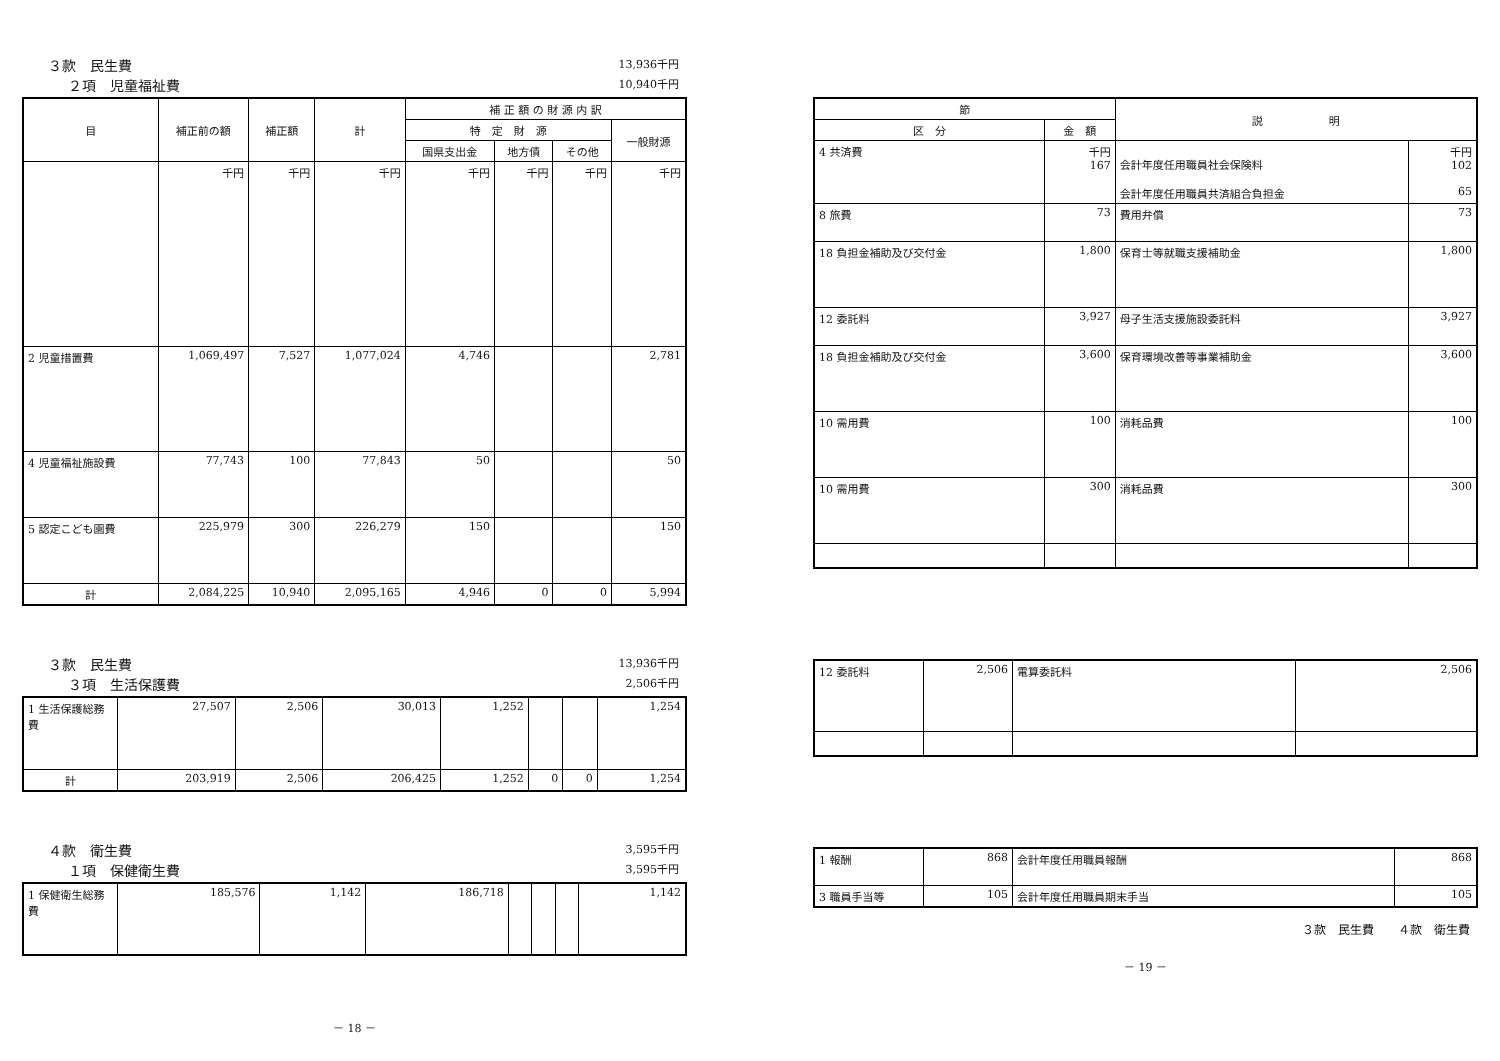３款　民生費 13,936千円
２項　児童福祉費 10,940千円
| 目 | 補正前の額 | 補正額 | 計 | 補 正 額 の 財 源 内 訳 | | | |
| --- | --- | --- | --- | --- | --- | --- | --- |
| | | | | 特 定 財 源 | | | 一般財源 |
| | | | | 国県支出金 | 地方債 | その他 | |
| | 千円 | 千円 | 千円 | 千円 | 千円 | 千円 | 千円 |
| 2 児童措置費 | 1,069,497 | 7,527 | 1,077,024 | 4,746 | | | 2,781 |
| 4 児童福祉施設費 | 77,743 | 100 | 77,843 | 50 | | | 50 |
| 5 認定こども園費 | 225,979 | 300 | 226,279 | 150 | | | 150 |
| 計 | 2,084,225 | 10,940 | 2,095,165 | 4,946 | 0 | 0 | 5,994 |
３款　民生費 13,936千円
３項　生活保護費 2,506千円
| 1 生活保護総務費 | 27,507 | 2,506 | 30,013 | 1,252 | | | 1,254 |
| 計 | 203,919 | 2,506 | 206,425 | 1,252 | 0 | 0 | 1,254 |
４款　衛生費 3,595千円
１項　保健衛生費 3,595千円
| 1 保健衛生総務費 | 185,576 | 1,142 | 186,718 | | | | 1,142 |
－ 18 －
| 節 | | 説 明 | |
| --- | --- | --- | --- |
| 区 分 | 金 額 | | |
| 4 共済費 | 千円 167 | 会計年度任用職員社会保険料 会計年度任用職員共済組合負担金 | 千円 102 65 |
| 8 旅費 | 73 | 費用弁償 | 73 |
| 18 負担金補助及び交付金 | 1,800 | 保育士等就職支援補助金 | 1,800 |
| 12 委託料 | 3,927 | 母子生活支援施設委託料 | 3,927 |
| 18 負担金補助及び交付金 | 3,600 | 保育環境改善等事業補助金 | 3,600 |
| 10 需用費 | 100 | 消耗品費 | 100 |
| 10 需用費 | 300 | 消耗品費 | 300 |
| 12 委託料 | 2,506 | 電算委託料 | 2,506 |
| 1 報酬 | 868 | 会計年度任用職員報酬 | 868 |
| 3 職員手当等 | 105 | 会計年度任用職員期末手当 | 105 |
３款　民生費　　４款　衛生費
－ 19 －